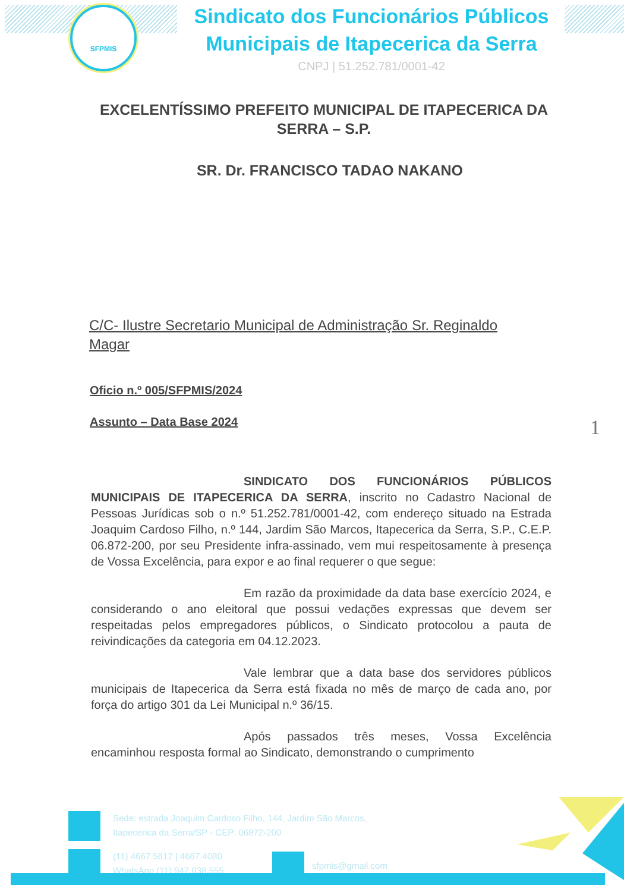SFPMIS
Sindicato dos Funcionários Públicos Municipais de Itapecerica da Serra
CNPJ | 51.252.781/0001-42
EXCELENTÍSSIMO PREFEITO MUNICIPAL DE ITAPECERICA DA SERRA – S.P.
SR. Dr. FRANCISCO TADAO NAKANO
C/C- Ilustre Secretario Municipal de Administração Sr. Reginaldo Magar
Oficio n.º 005/SFPMIS/2024
Assunto – Data Base 2024
1
SINDICATO DOS FUNCIONÁRIOS PÚBLICOS MUNICIPAIS DE ITAPECERICA DA SERRA, inscrito no Cadastro Nacional de Pessoas Jurídicas sob o n.º 51.252.781/0001-42, com endereço situado na Estrada Joaquim Cardoso Filho, n.º 144, Jardim São Marcos, Itapecerica da Serra, S.P., C.E.P. 06.872-200, por seu Presidente infra-assinado, vem mui respeitosamente à presença de Vossa Excelência, para expor e ao final requerer o que segue:
Em razão da proximidade da data base exercício 2024, e considerando o ano eleitoral que possui vedações expressas que devem ser respeitadas pelos empregadores públicos, o Sindicato protocolou a pauta de reivindicações da categoria em 04.12.2023.
Vale lembrar que a data base dos servidores públicos municipais de Itapecerica da Serra está fixada no mês de março de cada ano, por força do artigo 301 da Lei Municipal n.º 36/15.
Após passados três meses, Vossa Excelência encaminhou resposta formal ao Sindicato, demonstrando o cumprimento
Sede: estrada Joaquim Cardoso Filho, 144, Jardim São Marcos,
Itapecerica da Serra/SP - CEP: 06872-200
(11) 4667.5617 | 4667.4080
WhatsApp (11) 947.038.555
sfpmis@gmail.com